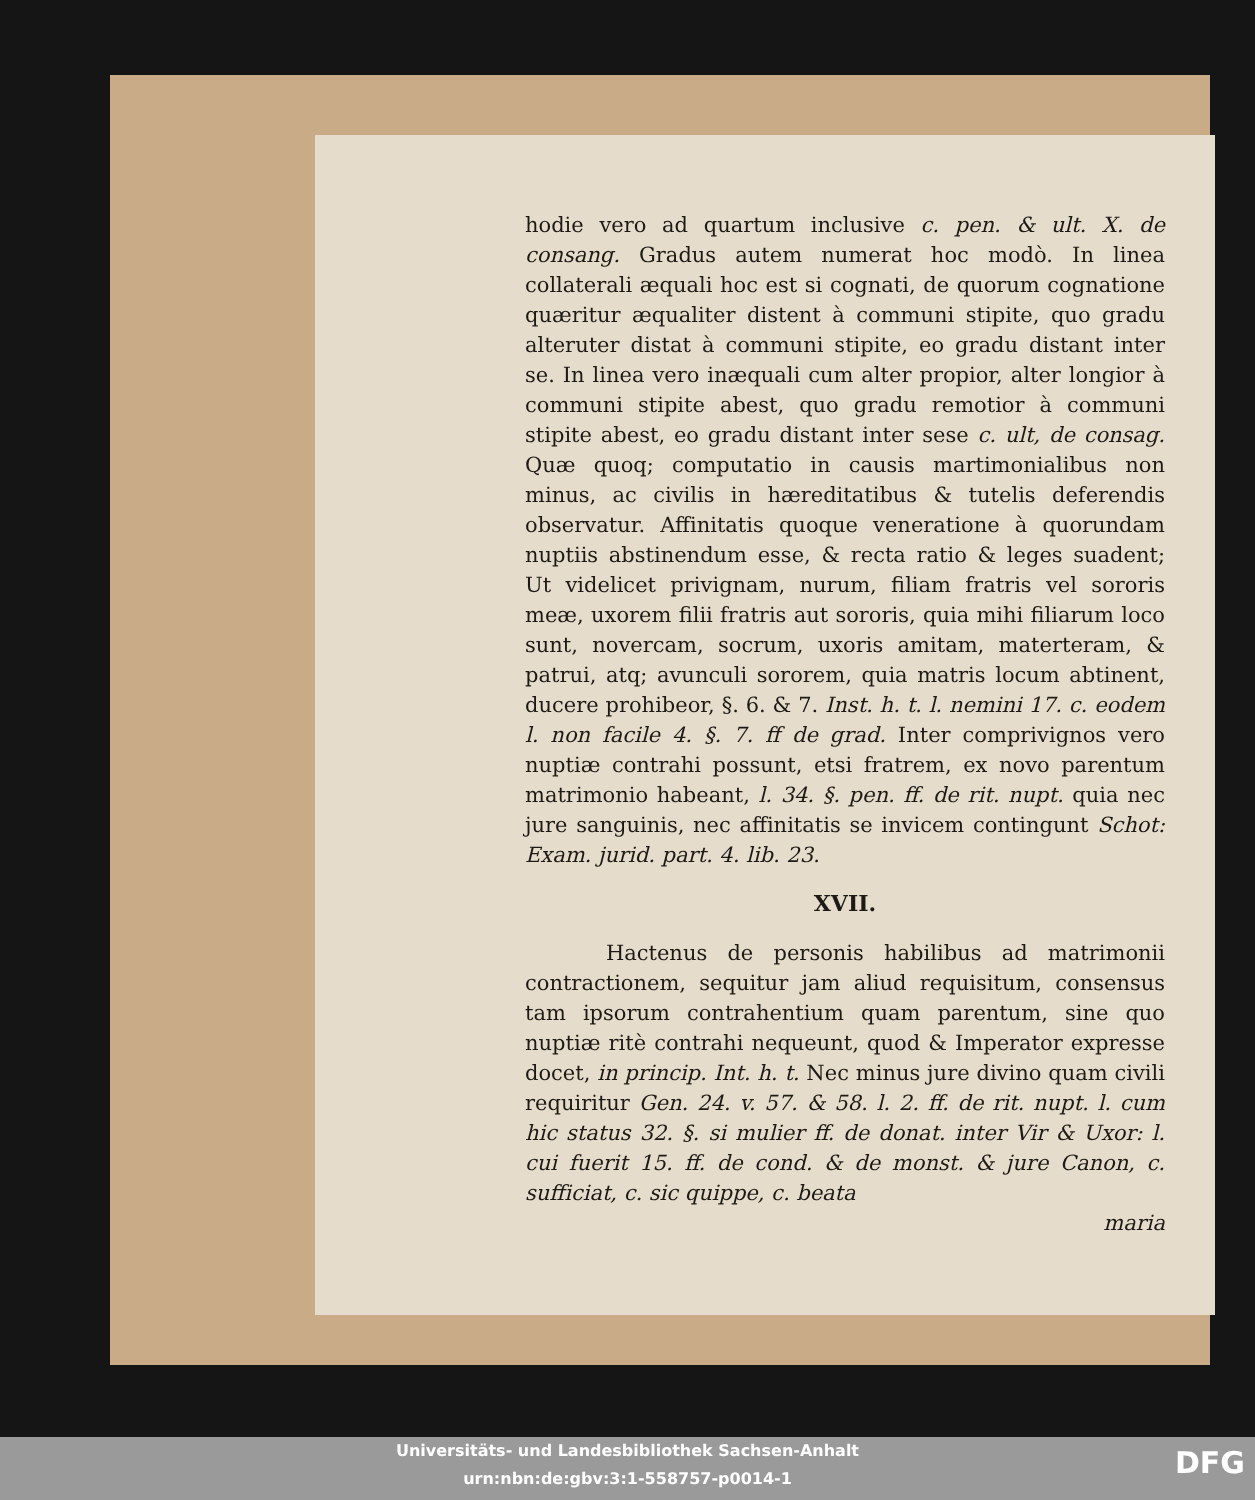hodie vero ad quartum inclusive c. pen. & ult. X. de consang. Gradus autem numerat hoc modò. In linea collaterali æquali hoc est si cognati, de quorum cognatione quæritur æqualiter distent à communi stipite, quo gradu alteruter distat à communi stipite, eo gradu distant inter se. In linea vero inæquali cum alter propior, alter longior à communi stipite abest, quo gradu remotior à communi stipite abest, eo gradu distant inter sese c. ult, de consag. Quæ quoq; computatio in causis martimonialibus non minus, ac civilis in hæreditatibus & tutelis deferendis observatur. Affinitatis quoque veneratione à quorundam nuptiis abstinendum esse, & recta ratio & leges suadent; Ut videlicet privignam, nurum, filiam fratris vel sororis meæ, uxorem filii fratris aut sororis, quia mihi filiarum loco sunt, novercam, socrum, uxoris amitam, materteram, & patrui, atq; avunculi sororem, quia matris locum abtinent, ducere prohibeor, §. 6. & 7. Inst. h. t. l. nemini 17. c. eodem l. non facile 4. §. 7. ff de grad. Inter comprivignos vero nuptiæ contrahi possunt, etsi fratrem, ex novo parentum matrimonio habeant, l. 34. §. pen. ff. de rit. nupt. quia nec jure sanguinis, nec affinitatis se invicem contingunt Schot: Exam. jurid. part. 4. lib. 23.
XVII.
Hactenus de personis habilibus ad matrimonii contractionem, sequitur jam aliud requisitum, consensus tam ipsorum contrahentium quam parentum, sine quo nuptiæ ritè contrahi nequeunt, quod & Imperator expresse docet, in princip. Int. h. t. Nec minus jure divino quam civili requiritur Gen. 24. v. 57. & 58. l. 2. ff. de rit. nupt. l. cum hic status 32. §. si mulier ff. de donat. inter Vir & Uxor: l. cui fuerit 15. ff. de cond. & de monst. & jure Canon, c. sufficiat, c. sic quippe, c. beata
maria
Universitäts- und Landesbibliothek Sachsen-Anhalt
urn:nbn:de:gbv:3:1-558757-p0014-1
DFG